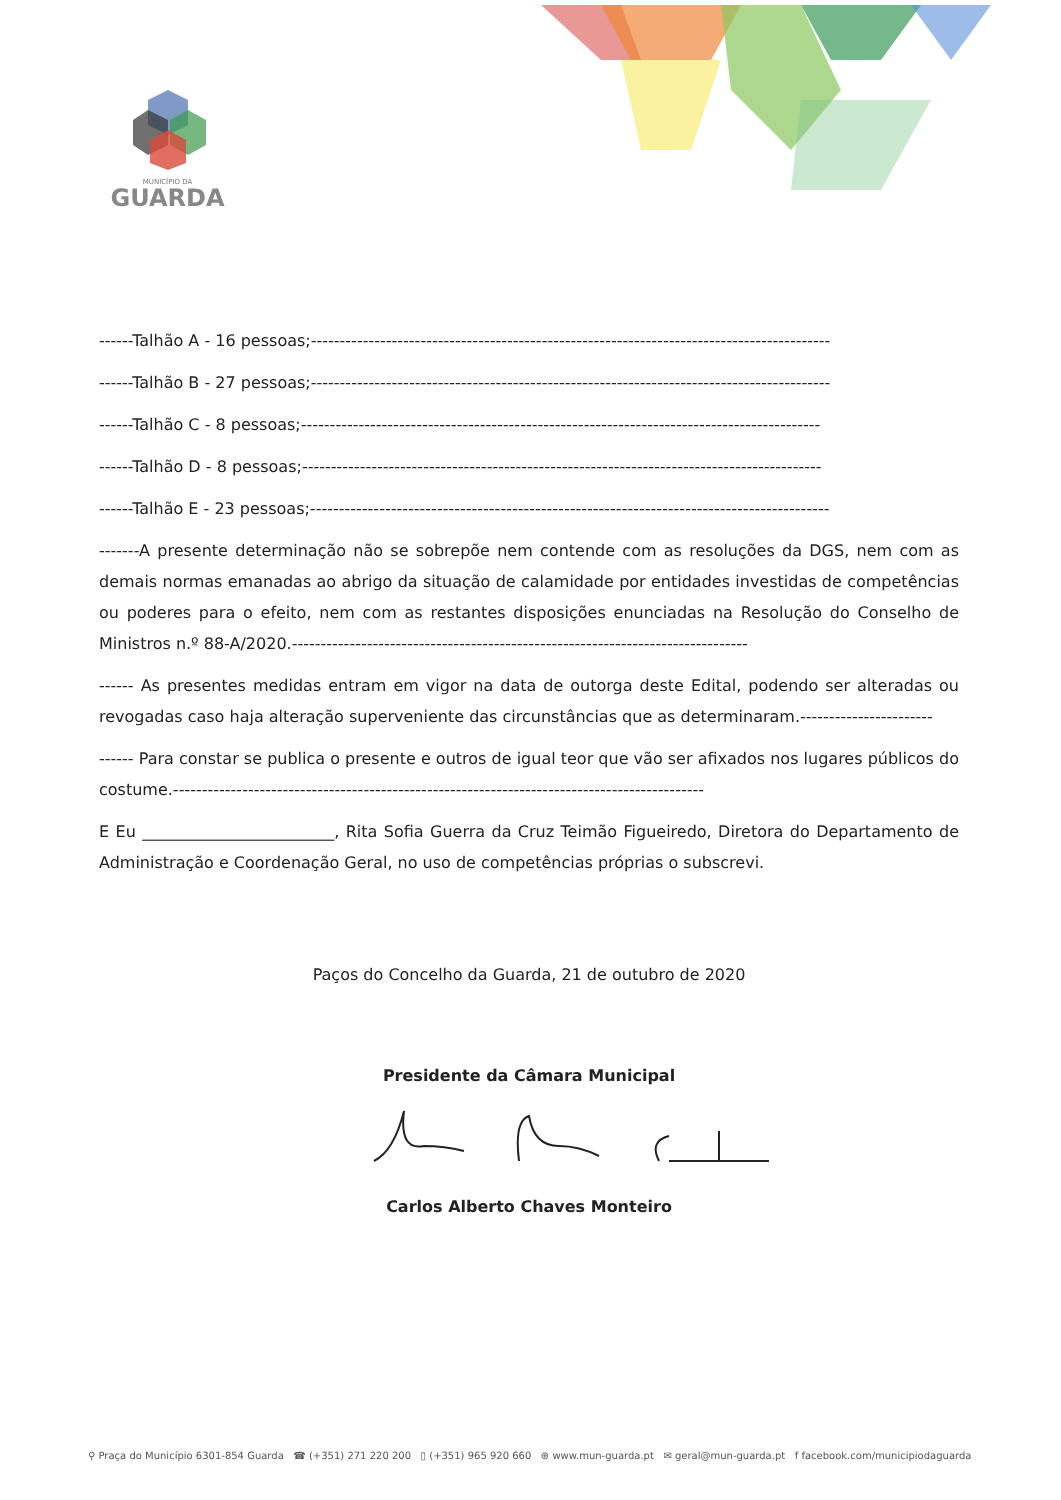MUNICÍPIO DA
GUARDA
------Talhão A - 16 pessoas;------------------------------------------------------------------------------------------
------Talhão B - 27 pessoas;------------------------------------------------------------------------------------------
------Talhão C - 8 pessoas;------------------------------------------------------------------------------------------
------Talhão D - 8 pessoas;------------------------------------------------------------------------------------------
------Talhão E - 23 pessoas;------------------------------------------------------------------------------------------
-------A presente determinação não se sobrepõe nem contende com as resoluções da DGS, nem com as demais normas emanadas ao abrigo da situação de calamidade por entidades investidas de competências ou poderes para o efeito, nem com as restantes disposições enunciadas na Resolução do Conselho de Ministros n.º 88-A/2020.-------------------------------------------------------------------------------
------ As presentes medidas entram em vigor na data de outorga deste Edital, podendo ser alteradas ou revogadas caso haja alteração superveniente das circunstâncias que as determinaram.-----------------------
------ Para constar se publica o presente e outros de igual teor que vão ser afixados nos lugares públicos do costume.--------------------------------------------------------------------------------------------
E Eu ________________________, Rita Sofia Guerra da Cruz Teimão Figueiredo, Diretora do Departamento de Administração e Coordenação Geral, no uso de competências próprias o subscrevi.
Paços do Concelho da Guarda, 21 de outubro de 2020
Presidente da Câmara Municipal
Carlos Alberto Chaves Monteiro
⚲ Praça do Município 6301-854 Guarda ☎ (+351) 271 220 200 ▯ (+351) 965 920 660 ⊕ www.mun-guarda.pt ✉ geral@mun-guarda.pt f facebook.com/municipiodaguarda